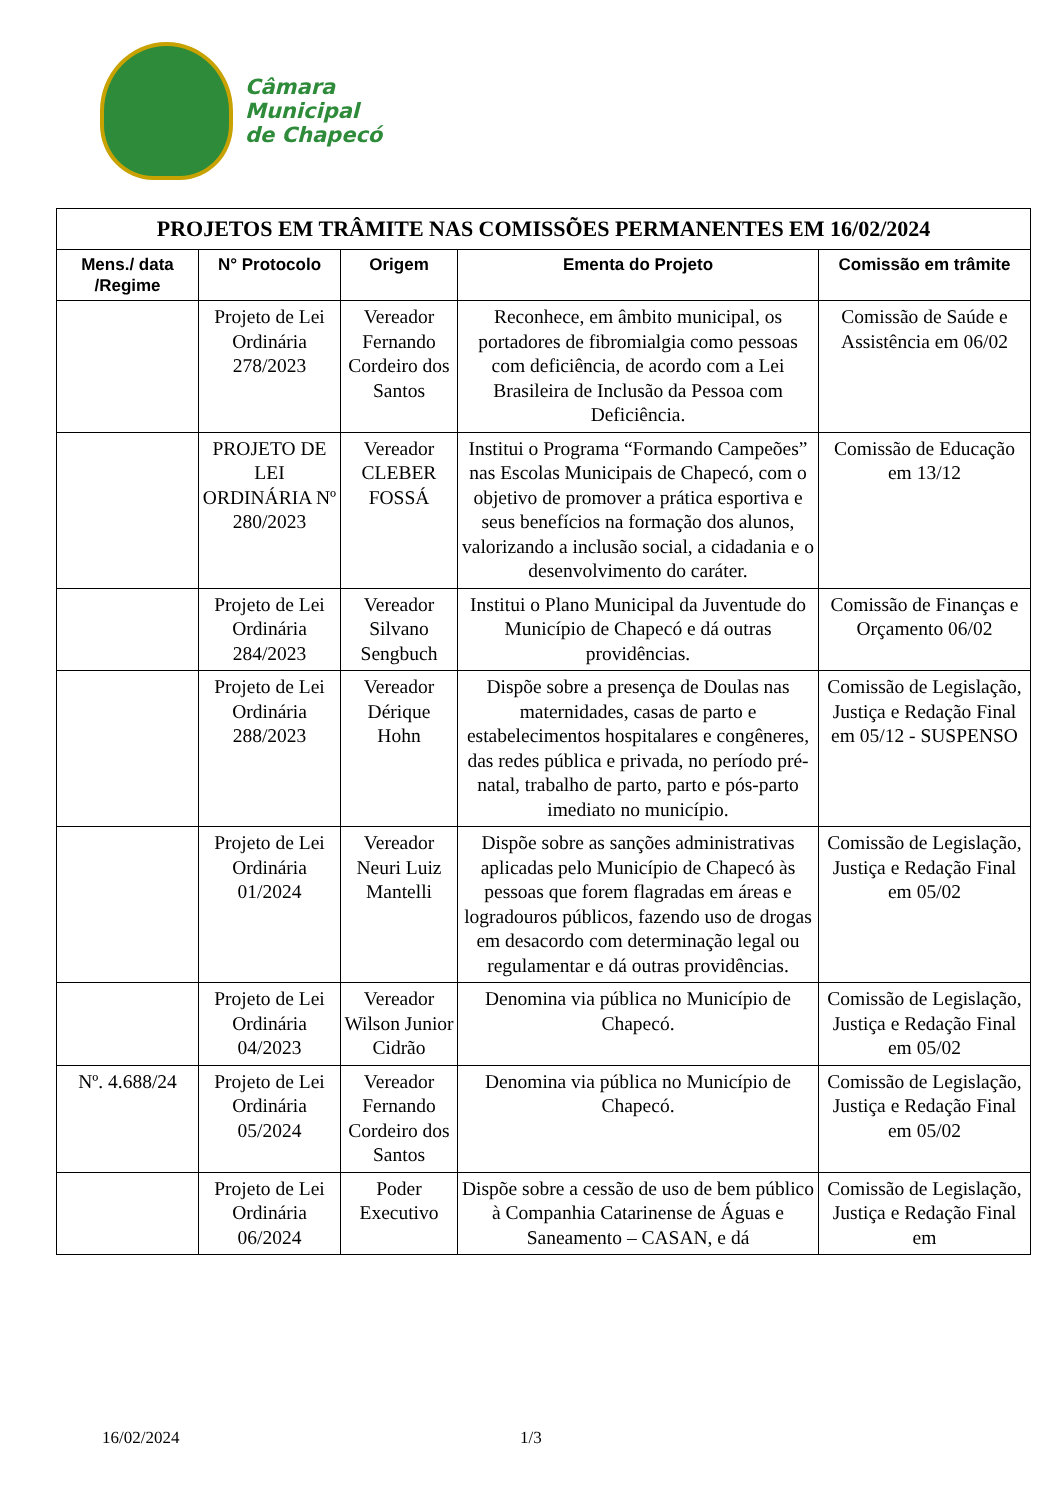Câmara
Municipal
de Chapecó
| PROJETOS EM TRÂMITE NAS COMISSÕES PERMANENTES EM 16/02/2024 | | | | |
| --- | --- | --- | --- | --- |
| Mens./ data /Regime | N° Protocolo | Origem | Ementa do Projeto | Comissão em trâmite |
| | Projeto de Lei Ordinária 278/2023 | Vereador Fernando Cordeiro dos Santos | Reconhece, em âmbito municipal, os portadores de fibromialgia como pessoas com deficiência, de acordo com a Lei Brasileira de Inclusão da Pessoa com Deficiência. | Comissão de Saúde e Assistência em 06/02 |
| | PROJETO DE LEI ORDINÁRIA Nº 280/2023 | Vereador CLEBER FOSSÁ | Institui o Programa “Formando Campeões” nas Escolas Municipais de Chapecó, com o objetivo de promover a prática esportiva e seus benefícios na formação dos alunos, valorizando a inclusão social, a cidadania e o desenvolvimento do caráter. | Comissão de Educação em 13/12 |
| | Projeto de Lei Ordinária 284/2023 | Vereador Silvano Sengbuch | Institui o Plano Municipal da Juventude do Município de Chapecó e dá outras providências. | Comissão de Finanças e Orçamento 06/02 |
| | Projeto de Lei Ordinária 288/2023 | Vereador Dérique Hohn | Dispõe sobre a presença de Doulas nas maternidades, casas de parto e estabelecimentos hospitalares e congêneres, das redes pública e privada, no período pré-natal, trabalho de parto, parto e pós-parto imediato no município. | Comissão de Legislação, Justiça e Redação Final em 05/12 - SUSPENSO |
| | Projeto de Lei Ordinária 01/2024 | Vereador Neuri Luiz Mantelli | Dispõe sobre as sanções administrativas aplicadas pelo Município de Chapecó às pessoas que forem flagradas em áreas e logradouros públicos, fazendo uso de drogas em desacordo com determinação legal ou regulamentar e dá outras providências. | Comissão de Legislação, Justiça e Redação Final em 05/02 |
| | Projeto de Lei Ordinária 04/2023 | Vereador Wilson Junior Cidrão | Denomina via pública no Município de Chapecó. | Comissão de Legislação, Justiça e Redação Final em 05/02 |
| Nº. 4.688/24 | Projeto de Lei Ordinária 05/2024 | Vereador Fernando Cordeiro dos Santos | Denomina via pública no Município de Chapecó. | Comissão de Legislação, Justiça e Redação Final em 05/02 |
| | Projeto de Lei Ordinária 06/2024 | Poder Executivo | Dispõe sobre a cessão de uso de bem público à Companhia Catarinense de Águas e Saneamento – CASAN, e dá | Comissão de Legislação, Justiça e Redação Final em |
16/02/2024 1/3